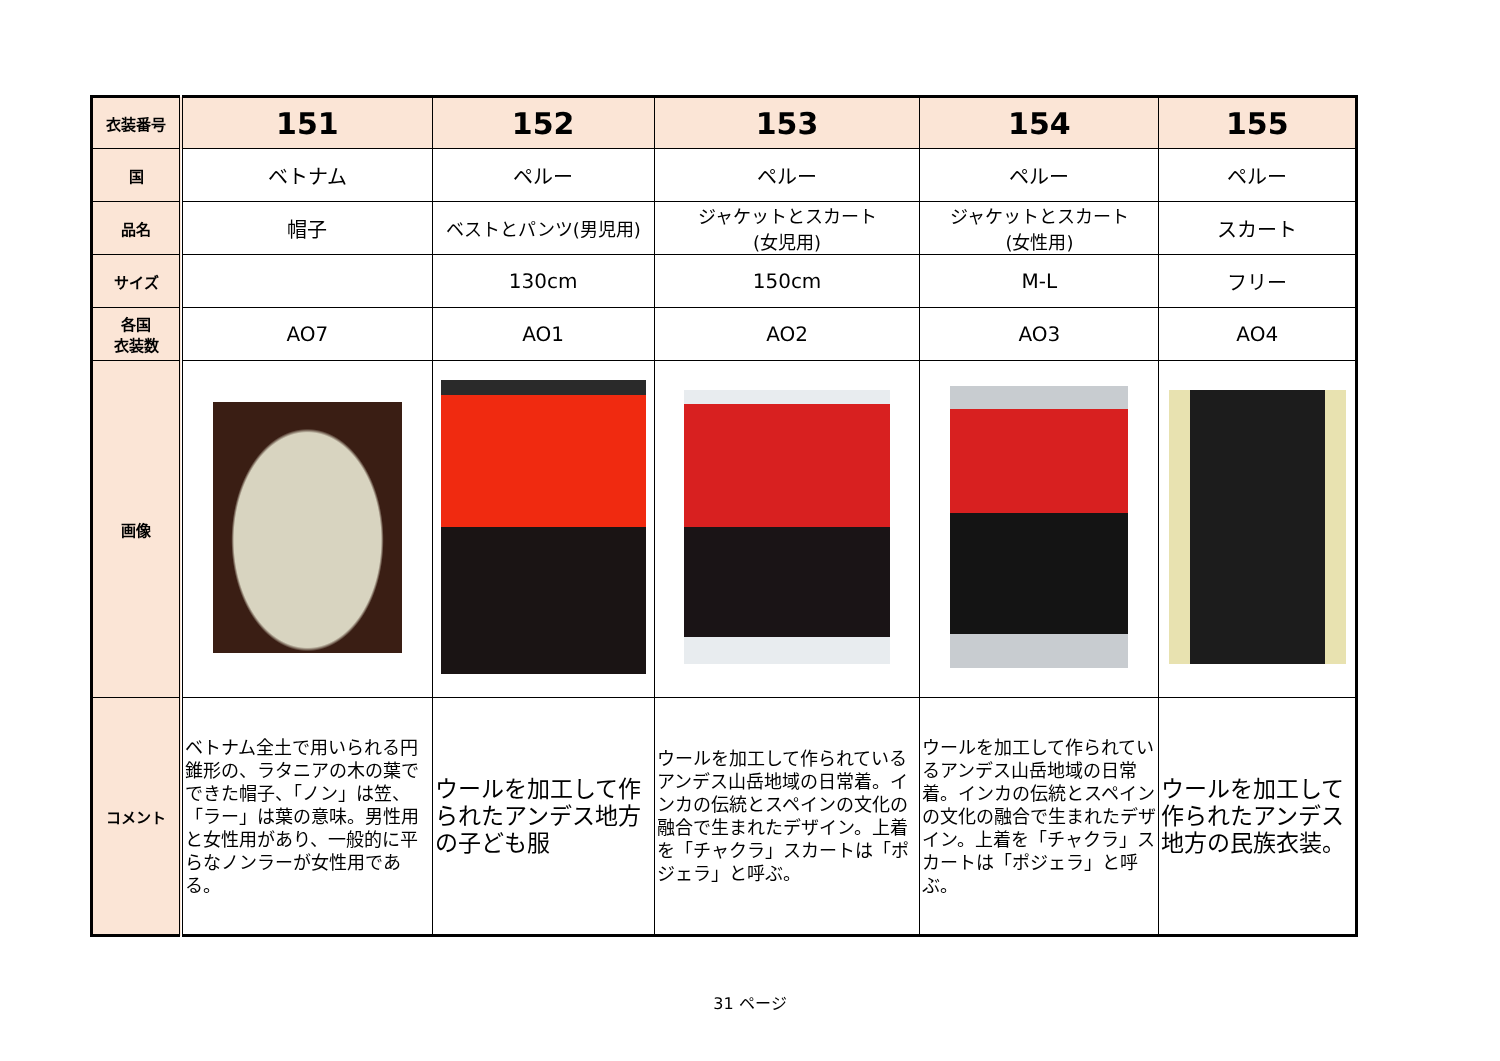| 衣装番号 | 151 | 152 | 153 | 154 | 155 |
| 国 | ベトナム | ペルー | ペルー | ペルー | ペルー |
| 品名 | 帽子 | ベストとパンツ(男児用) | ジャケットとスカート (女児用) | ジャケットとスカート (女性用) | スカート |
| サイズ | | 130cm | 150cm | M-L | フリー |
| 各国 衣装数 | AO7 | AO1 | AO2 | AO3 | AO4 |
| 画像 | | | | | |
| コメント | ベトナム全土で用いられる円錐形の、ラタニアの木の葉でできた帽子、「ノン」は笠、「ラー」は葉の意味。男性用と女性用があり、一般的に平らなノンラーが女性用である。 | ウールを加工して作られたアンデス地方の子ども服 | ウールを加工して作られているアンデス山岳地域の日常着。インカの伝統とスペインの文化の融合で生まれたデザイン。上着を「チャクラ」スカートは「ポジェラ」と呼ぶ。 | ウールを加工して作られているアンデス山岳地域の日常着。インカの伝統とスペインの文化の融合で生まれたデザイン。上着を「チャクラ」スカートは「ポジェラ」と呼ぶ。 | ウールを加工して作られたアンデス地方の民族衣装。 |
31 ページ